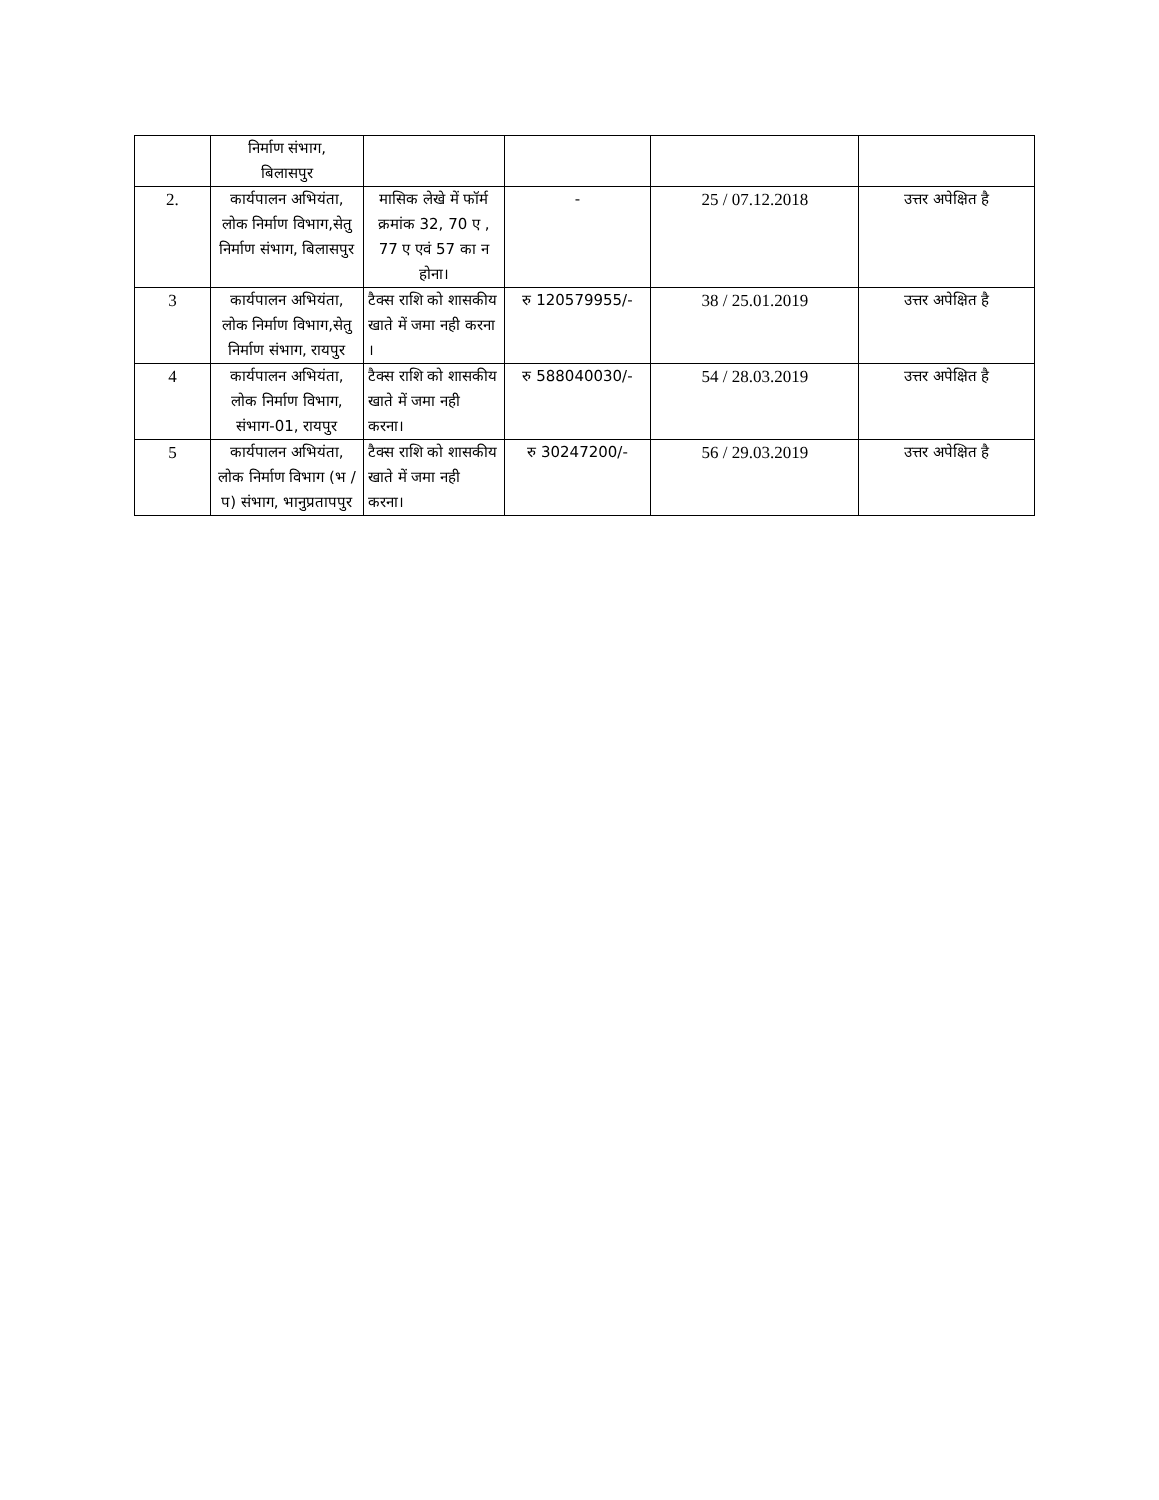| | निर्माण संभाग, बिलासपुर | | | | |
| 2. | कार्यपालन अभियंता, लोक निर्माण विभाग,सेतु निर्माण संभाग, बिलासपुर | मासिक लेखे में फॉर्म क्रमांक 32, 70 ए , 77 ए एवं 57 का न होना। | - | 25 / 07.12.2018 | उत्तर अपेक्षित है |
| 3 | कार्यपालन अभियंता, लोक निर्माण विभाग,सेतु निर्माण संभाग, रायपुर | टैक्स राशि को शासकीय खाते में जमा नही करना । | रु 120579955/- | 38 / 25.01.2019 | उत्तर अपेक्षित है |
| 4 | कार्यपालन अभियंता, लोक निर्माण विभाग, संभाग-01, रायपुर | टैक्स राशि को शासकीय खाते में जमा नही करना। | रु 588040030/- | 54 / 28.03.2019 | उत्तर अपेक्षित है |
| 5 | कार्यपालन अभियंता, लोक निर्माण विभाग (भ /प) संभाग, भानुप्रतापपुर | टैक्स राशि को शासकीय खाते में जमा नही करना। | रु 30247200/- | 56 / 29.03.2019 | उत्तर अपेक्षित है |